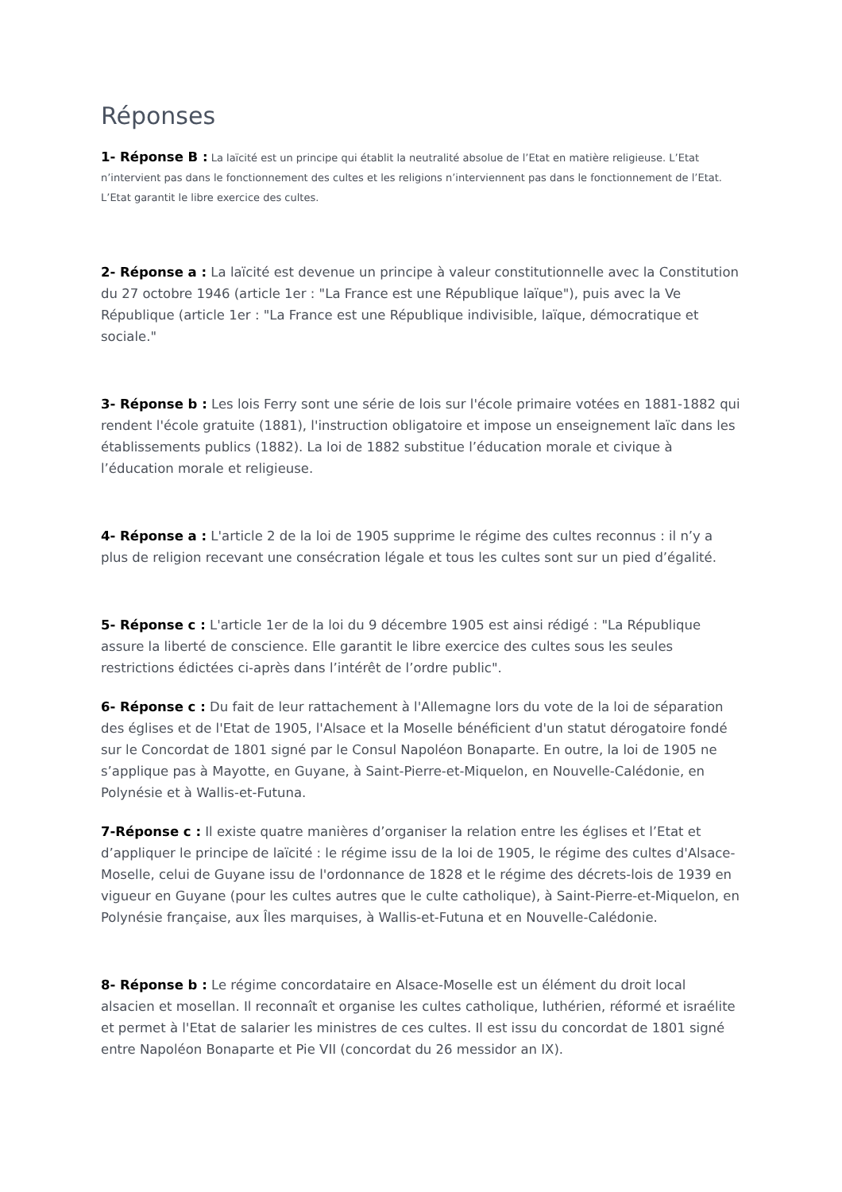Réponses
1- Réponse B : La laïcité est un principe qui établit la neutralité absolue de l’Etat en matière religieuse. L’Etat n’intervient pas dans le fonctionnement des cultes et les religions n’interviennent pas dans le fonctionnement de l’Etat. L’Etat garantit le libre exercice des cultes.
2- Réponse a : La laïcité est devenue un principe à valeur constitutionnelle avec la Constitution du 27 octobre 1946 (article 1er : "La France est une République laïque"), puis avec la Ve République (article 1er : "La France est une République indivisible, laïque, démocratique et sociale."
3- Réponse b : Les lois Ferry sont une série de lois sur l'école primaire votées en 1881-1882 qui rendent l'école gratuite (1881), l'instruction obligatoire et impose un enseignement laïc dans les établissements publics (1882). La loi de 1882 substitue l’éducation morale et civique à l’éducation morale et religieuse.
4- Réponse a : L'article 2 de la loi de 1905 supprime le régime des cultes reconnus : il n’y a plus de religion recevant une consécration légale et tous les cultes sont sur un pied d’égalité.
5- Réponse c : L'article 1er de la loi du 9 décembre 1905 est ainsi rédigé : "La République assure la liberté de conscience. Elle garantit le libre exercice des cultes sous les seules restrictions édictées ci-après dans l’intérêt de l’ordre public".
6- Réponse c : Du fait de leur rattachement à l'Allemagne lors du vote de la loi de séparation des églises et de l'Etat de 1905, l'Alsace et la Moselle bénéficient d'un statut dérogatoire fondé sur le Concordat de 1801 signé par le Consul Napoléon Bonaparte. En outre, la loi de 1905 ne s’applique pas à Mayotte, en Guyane, à Saint-Pierre-et-Miquelon, en Nouvelle-Calédonie, en Polynésie et à Wallis-et-Futuna.
7-Réponse c : Il existe quatre manières d’organiser la relation entre les églises et l’Etat et d’appliquer le principe de laïcité : le régime issu de la loi de 1905, le régime des cultes d'Alsace-Moselle, celui de Guyane issu de l'ordonnance de 1828 et le régime des décrets-lois de 1939 en vigueur en Guyane (pour les cultes autres que le culte catholique), à Saint-Pierre-et-Miquelon, en Polynésie française, aux Îles marquises, à Wallis-et-Futuna et en Nouvelle-Calédonie.
8- Réponse b : Le régime concordataire en Alsace-Moselle est un élément du droit local alsacien et mosellan. Il reconnaît et organise les cultes catholique, luthérien, réformé et israélite et permet à l'Etat de salarier les ministres de ces cultes. Il est issu du concordat de 1801 signé entre Napoléon Bonaparte et Pie VII (concordat du 26 messidor an IX).